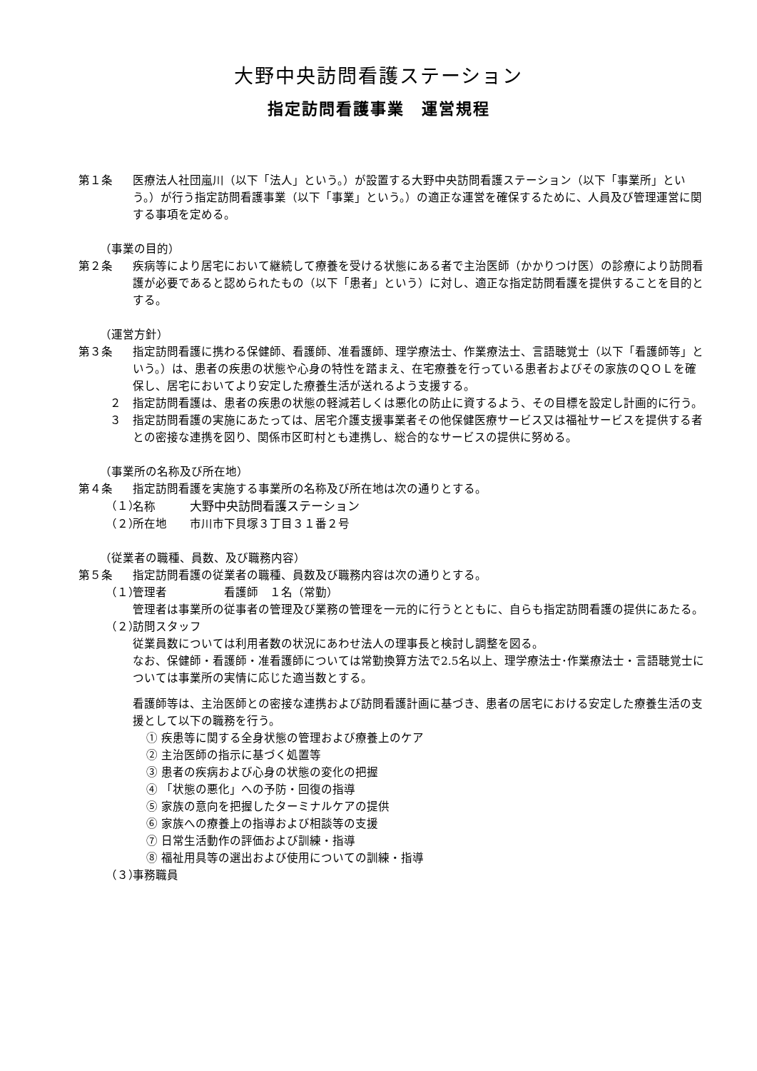大野中央訪問看護ステーション
指定訪問看護事業　運営規程
第１条 医療法人社団嵐川（以下「法人」という。）が設置する大野中央訪問看護ステーション（以下「事業所」という。）が行う指定訪問看護事業（以下「事業」という。）の適正な運営を確保するために、人員及び管理運営に関する事項を定める。
（事業の目的）
第２条 疾病等により居宅において継続して療養を受ける状態にある者で主治医師（かかりつけ医）の診療により訪問看護が必要であると認められたもの（以下「患者」という）に対し、適正な指定訪問看護を提供することを目的とする。
（運営方針）
第３条 指定訪問看護に携わる保健師、看護師、准看護師、理学療法士、作業療法士、言語聴覚士（以下「看護師等」という。）は、患者の疾患の状態や心身の特性を踏まえ、在宅療養を行っている患者およびその家族のＱＯＬを確保し、居宅においてより安定した療養生活が送れるよう支援する。
２ 指定訪問看護は、患者の疾患の状態の軽減若しくは悪化の防止に資するよう、その目標を設定し計画的に行う。
３ 指定訪問看護の実施にあたっては、居宅介護支援事業者その他保健医療サービス又は福祉サービスを提供する者との密接な連携を図り、関係市区町村とも連携し、総合的なサービスの提供に努める。
（事業所の名称及び所在地）
第４条 指定訪問看護を実施する事業所の名称及び所在地は次の通りとする。
（１）
名称　　　大野中央訪問看護ステーション
（２）
所在地　　市川市下貝塚３丁目３１番２号
（従業者の職種、員数、及び職務内容）
第５条 指定訪問看護の従業者の職種、員数及び職務内容は次の通りとする。
（１）
管理者　　　　　看護師　１名（常勤）
管理者は事業所の従事者の管理及び業務の管理を一元的に行うとともに、自らも指定訪問看護の提供にあたる。
（２）
訪問スタッフ
従業員数については利用者数の状況にあわせ法人の理事長と検討し調整を図る。
なお、保健師・看護師・准看護師については常勤換算方法で2.5名以上、理学療法士･作業療法士・言語聴覚士については事業所の実情に応じた適当数とする。
看護師等は、主治医師との密接な連携および訪問看護計画に基づき、患者の居宅における安定した療養生活の支援として以下の職務を行う。
① 疾患等に関する全身状態の管理および療養上のケア
② 主治医師の指示に基づく処置等
③ 患者の疾病および心身の状態の変化の把握
④ 「状態の悪化」への予防・回復の指導
⑤ 家族の意向を把握したターミナルケアの提供
⑥ 家族への療養上の指導および相談等の支援
⑦ 日常生活動作の評価および訓練・指導
⑧ 福祉用具等の選出および使用についての訓練・指導
（３）
事務職員